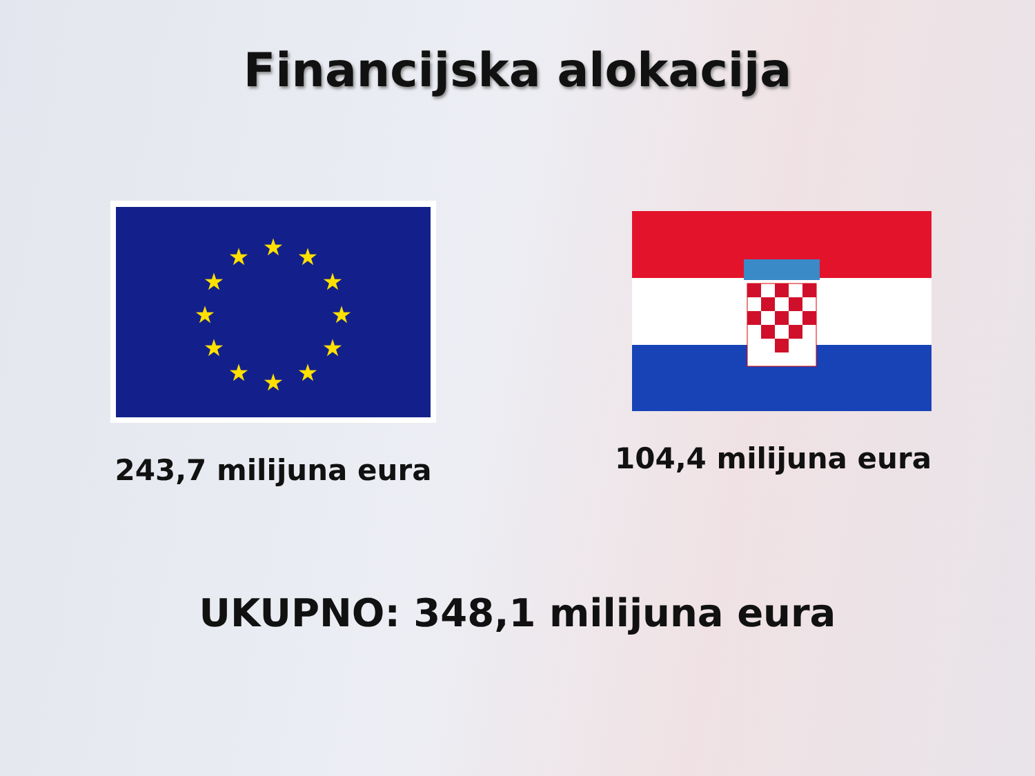Financijska alokacija
★
★
★
★
★
★
★
★
★
★
★
★
243,7 milijuna eura
104,4 milijuna eura
UKUPNO: 348,1 milijuna eura